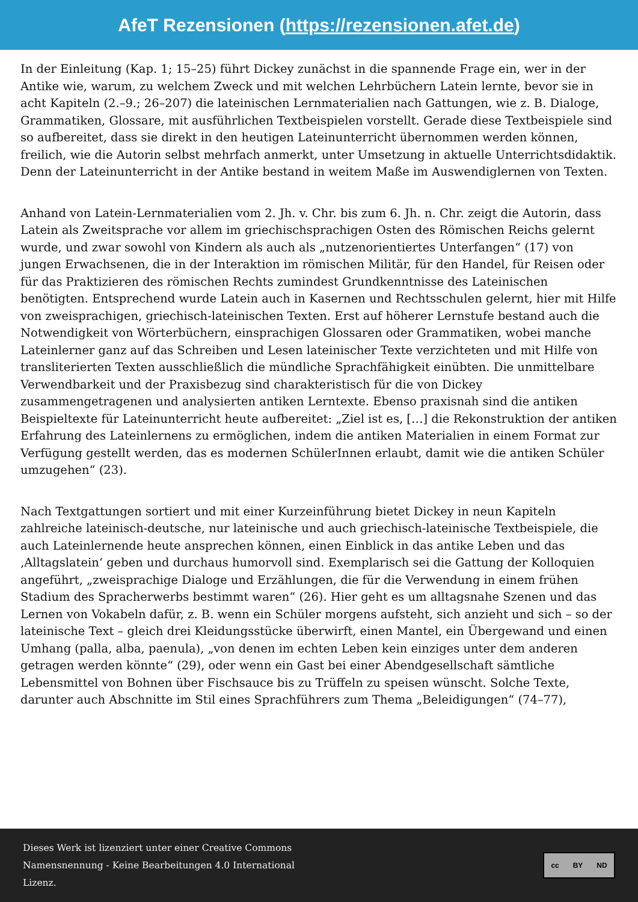AfeT Rezensionen (https://rezensionen.afet.de)
In der Einleitung (Kap. 1; 15–25) führt Dickey zunächst in die spannende Frage ein, wer in der Antike wie, warum, zu welchem Zweck und mit welchen Lehrbüchern Latein lernte, bevor sie in acht Kapiteln (2.–9.; 26–207) die lateinischen Lernmaterialien nach Gattungen, wie z. B. Dialoge, Grammatiken, Glossare, mit ausführlichen Textbeispielen vorstellt. Gerade diese Textbeispiele sind so aufbereitet, dass sie direkt in den heutigen Lateinunterricht übernommen werden können, freilich, wie die Autorin selbst mehrfach anmerkt, unter Umsetzung in aktuelle Unterrichtsdidaktik. Denn der Lateinunterricht in der Antike bestand in weitem Maße im Auswendiglernen von Texten.
Anhand von Latein-Lernmaterialien vom 2. Jh. v. Chr. bis zum 6. Jh. n. Chr. zeigt die Autorin, dass Latein als Zweitsprache vor allem im griechischsprachigen Osten des Römischen Reichs gelernt wurde, und zwar sowohl von Kindern als auch als „nutzenorientiertes Unterfangen“ (17) von jungen Erwachsenen, die in der Interaktion im römischen Militär, für den Handel, für Reisen oder für das Praktizieren des römischen Rechts zumindest Grundkenntnisse des Lateinischen benötigten. Entsprechend wurde Latein auch in Kasernen und Rechtsschulen gelernt, hier mit Hilfe von zweisprachigen, griechisch-lateinischen Texten. Erst auf höherer Lernstufe bestand auch die Notwendigkeit von Wörterbüchern, einsprachigen Glossaren oder Grammatiken, wobei manche Lateinlerner ganz auf das Schreiben und Lesen lateinischer Texte verzichteten und mit Hilfe von transliterierten Texten ausschließlich die mündliche Sprachfähigkeit einübten. Die unmittelbare Verwendbarkeit und der Praxisbezug sind charakteristisch für die von Dickey zusammengetragenen und analysierten antiken Lerntexte. Ebenso praxisnah sind die antiken Beispieltexte für Lateinunterricht heute aufbereitet: „Ziel ist es, […] die Rekonstruktion der antiken Erfahrung des Lateinlernens zu ermöglichen, indem die antiken Materialien in einem Format zur Verfügung gestellt werden, das es modernen SchülerInnen erlaubt, damit wie die antiken Schüler umzugehen“ (23).
Nach Textgattungen sortiert und mit einer Kurzeinführung bietet Dickey in neun Kapiteln zahlreiche lateinisch-deutsche, nur lateinische und auch griechisch-lateinische Textbeispiele, die auch Lateinlernende heute ansprechen können, einen Einblick in das antike Leben und das ‚Alltagslatein‘ geben und durchaus humorvoll sind. Exemplarisch sei die Gattung der Kolloquien angeführt, „zweisprachige Dialoge und Erzählungen, die für die Verwendung in einem frühen Stadium des Spracherwerbs bestimmt waren“ (26). Hier geht es um alltagsnahe Szenen und das Lernen von Vokabeln dafür, z. B. wenn ein Schüler morgens aufsteht, sich anzieht und sich – so der lateinische Text – gleich drei Kleidungsstücke überwirft, einen Mantel, ein Übergewand und einen Umhang (palla, alba, paenula), „von denen im echten Leben kein einziges unter dem anderen getragen werden könnte“ (29), oder wenn ein Gast bei einer Abendgesellschaft sämtliche Lebensmittel von Bohnen über Fischsauce bis zu Trüffeln zu speisen wünscht. Solche Texte, darunter auch Abschnitte im Stil eines Sprachführers zum Thema „Beleidigungen“ (74–77),
Dieses Werk ist lizenziert unter einer Creative Commons
Namensnennung - Keine Bearbeitungen 4.0 International
Lizenz.
cc BY ND